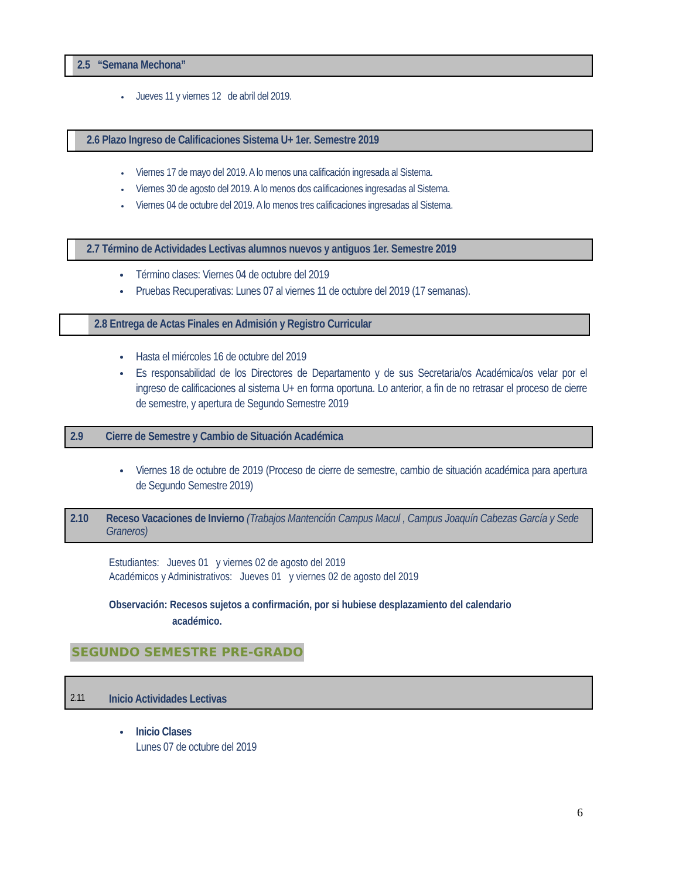2.5 “Semana Mechona”
Jueves 11 y viernes 12 de abril del 2019.
2.6 Plazo Ingreso de Calificaciones Sistema U+ 1er. Semestre 2019
Viernes 17 de mayo del 2019. A lo menos una calificación ingresada al Sistema.
Viernes 30 de agosto del 2019. A lo menos dos calificaciones ingresadas al Sistema.
Viernes 04 de octubre del 2019. A lo menos tres calificaciones ingresadas al Sistema.
2.7 Término de Actividades Lectivas alumnos nuevos y antiguos 1er. Semestre 2019
Término clases: Viernes 04 de octubre del 2019
Pruebas Recuperativas: Lunes 07 al viernes 11 de octubre del 2019 (17 semanas).
2.8 Entrega de Actas Finales en Admisión y Registro Curricular
Hasta el miércoles 16 de octubre del 2019
Es responsabilidad de los Directores de Departamento y de sus Secretaria/os Académica/os velar por el ingreso de calificaciones al sistema U+ en forma oportuna. Lo anterior, a fin de no retrasar el proceso de cierre de semestre, y apertura de Segundo Semestre 2019
2.9 Cierre de Semestre y Cambio de Situación Académica
Viernes 18 de octubre de 2019 (Proceso de cierre de semestre, cambio de situación académica para apertura de Segundo Semestre 2019)
2.10 Receso Vacaciones de Invierno (Trabajos Mantención Campus Macul , Campus Joaquín Cabezas García y Sede Graneros)
Estudiantes: Jueves 01 y viernes 02 de agosto del 2019
Académicos y Administrativos: Jueves 01 y viernes 02 de agosto del 2019
Observación: Recesos sujetos a confirmación, por si hubiese desplazamiento del calendario
académico.
SEGUNDO SEMESTRE PRE-GRADO
2.11 Inicio Actividades Lectivas
Inicio Clases
Lunes 07 de octubre del 2019
6